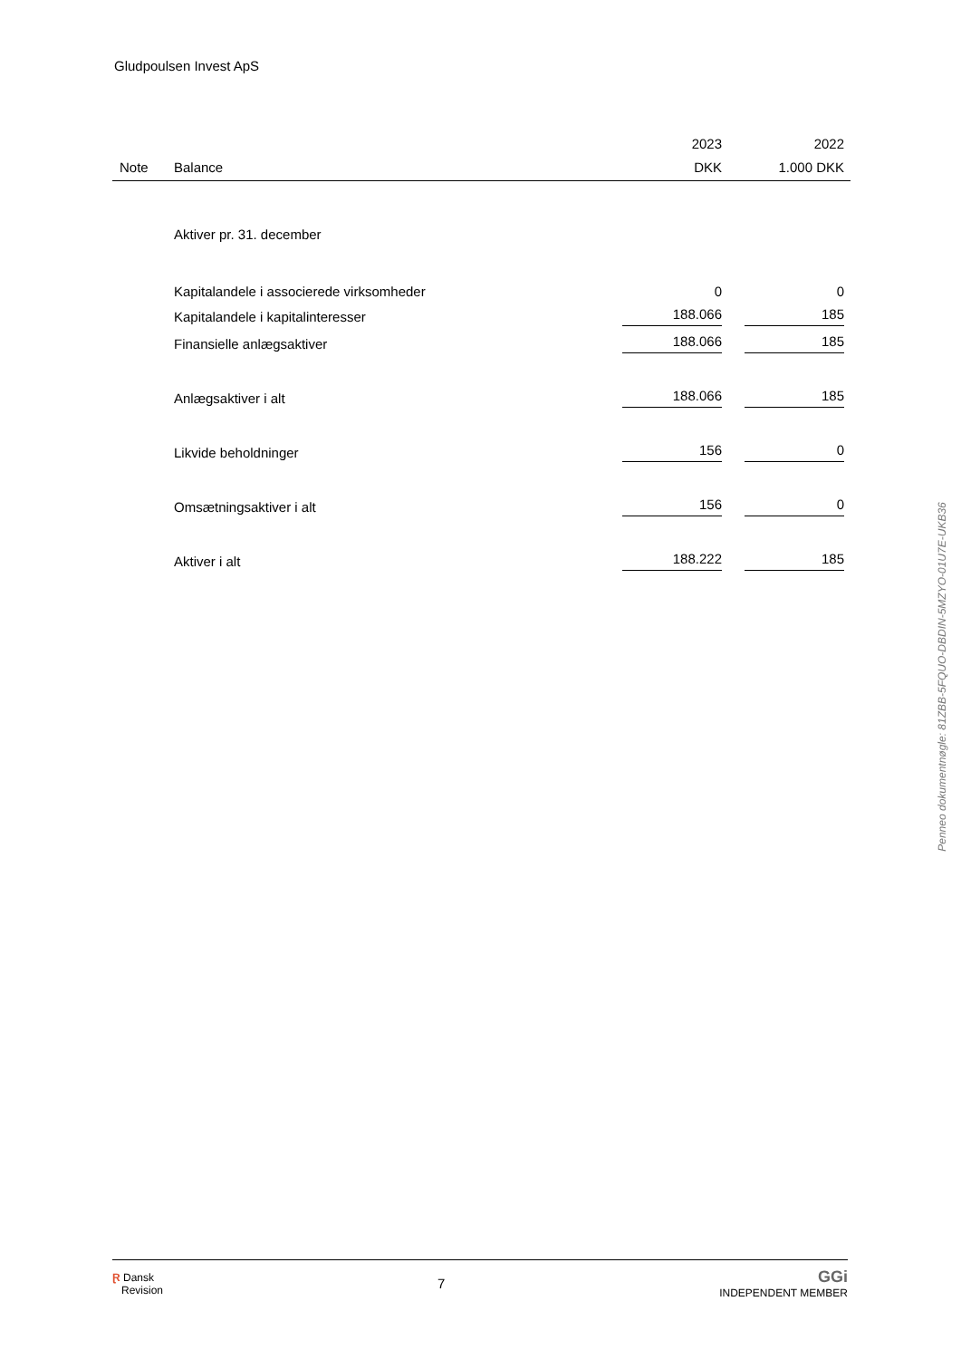Gludpoulsen Invest ApS
| | | 2023 | | 2022 |
| Note | Balance | DKK | | 1.000 DKK |
| | Aktiver pr. 31. december | | | |
| | Kapitalandele i associerede virksomheder | 0 | | 0 |
| | Kapitalandele i kapitalinteresser | 188.066 | | 185 |
| | Finansielle anlægsaktiver | 188.066 | | 185 |
| | Anlægsaktiver i alt | 188.066 | | 185 |
| | Likvide beholdninger | 156 | | 0 |
| | Omsætningsaktiver i alt | 156 | | 0 |
| | Aktiver i alt | 188.222 | | 185 |
Penneo dokumentnøgle: 81ZBB-5FQUO-DBDIN-5MZYO-01U7E-UKB36
Ɽ Dansk
Revision
7
GGi
INDEPENDENT MEMBER